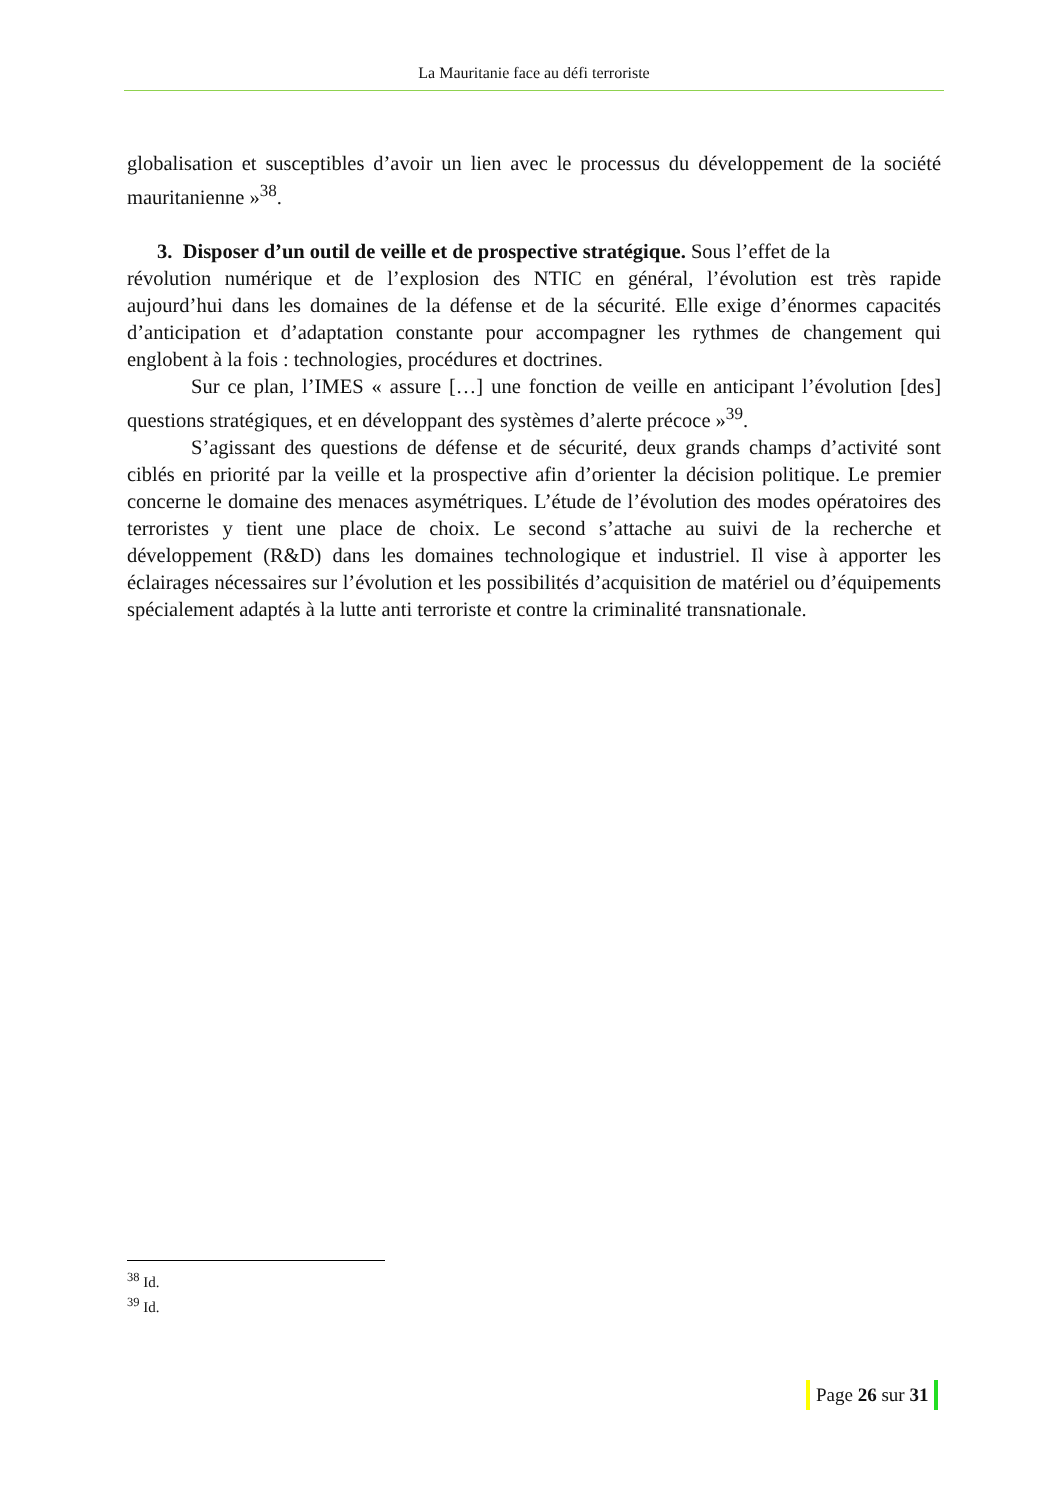La Mauritanie face au défi terroriste
globalisation et susceptibles d’avoir un lien avec le processus du développement de la société mauritanienne »<sup>38</sup>.
3. Disposer d’un outil de veille et de prospective stratégique. Sous l’effet de la
révolution numérique et de l’explosion des NTIC en général, l’évolution est très rapide aujourd’hui dans les domaines de la défense et de la sécurité. Elle exige d’énormes capacités d’anticipation et d’adaptation constante pour accompagner les rythmes de changement qui englobent à la fois : technologies, procédures et doctrines.
Sur ce plan, l’IMES « assure […] une fonction de veille en anticipant l’évolution [des] questions stratégiques, et en développant des systèmes d’alerte précoce »<sup>39</sup>.
S’agissant des questions de défense et de sécurité, deux grands champs d’activité sont ciblés en priorité par la veille et la prospective afin d’orienter la décision politique. Le premier concerne le domaine des menaces asymétriques. L’étude de l’évolution des modes opératoires des terroristes y tient une place de choix. Le second s’attache au suivi de la recherche et développement (R&D) dans les domaines technologique et industriel. Il vise à apporter les éclairages nécessaires sur l’évolution et les possibilités d’acquisition de matériel ou d’équipements spécialement adaptés à la lutte anti terroriste et contre la criminalité transnationale.
<sup>38</sup> Id.
<sup>39</sup> Id.
Page 26 sur 31